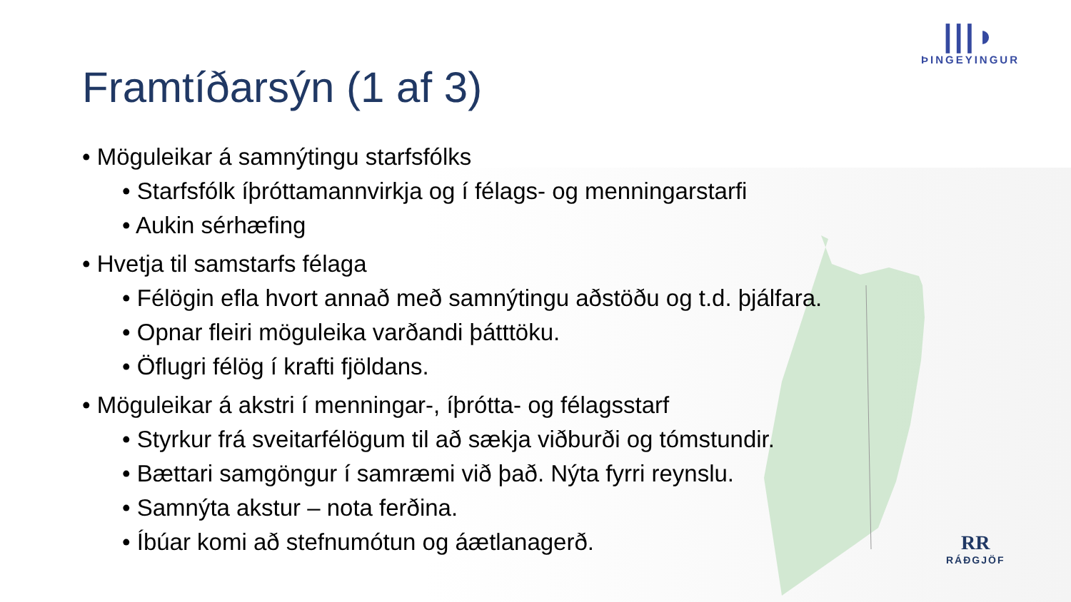Framtíðarsýn (1 af 3)
|||◗
ÞINGEYINGUR
RR
RÁÐGJÖF
• Möguleikar á samnýtingu starfsfólks
• Starfsfólk íþróttamannvirkja og í félags- og menningarstarfi
• Aukin sérhæfing
• Hvetja til samstarfs félaga
• Félögin efla hvort annað með samnýtingu aðstöðu og t.d. þjálfara.
• Opnar fleiri möguleika varðandi þátttöku.
• Öflugri félög í krafti fjöldans.
• Möguleikar á akstri í menningar-, íþrótta- og félagsstarf
• Styrkur frá sveitarfélögum til að sækja viðburði og tómstundir.
• Bættari samgöngur í samræmi við það. Nýta fyrri reynslu.
• Samnýta akstur – nota ferðina.
• Íbúar komi að stefnumótun og áætlanagerð.